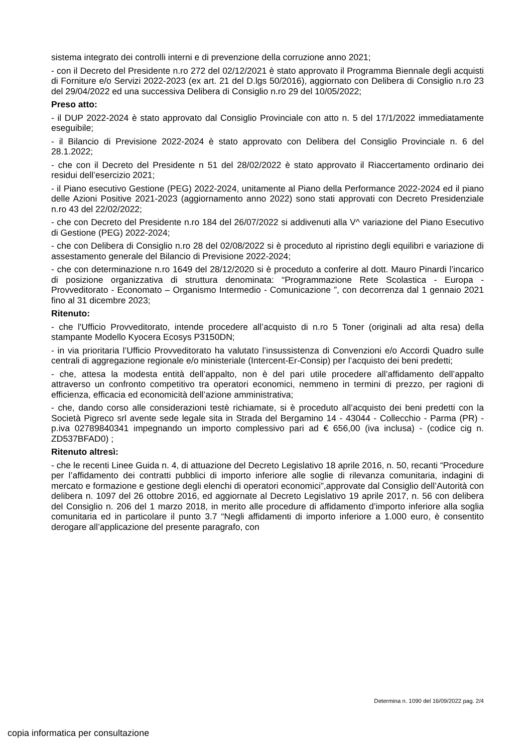sistema integrato dei controlli interni e di prevenzione della corruzione anno 2021;
- con il Decreto del Presidente n.ro 272 del 02/12/2021 è stato approvato il Programma Biennale degli acquisti di Forniture e/o Servizi 2022-2023 (ex art. 21 del D.lgs 50/2016), aggiornato con Delibera di Consiglio n.ro 23 del 29/04/2022 ed una successiva Delibera di Consiglio n.ro 29 del 10/05/2022;
Preso atto:
- il DUP 2022-2024 è stato approvato dal Consiglio Provinciale con atto n. 5 del 17/1/2022 immediatamente eseguibile;
- il Bilancio di Previsione 2022-2024 è stato approvato con Delibera del Consiglio Provinciale n. 6 del 28.1.2022;
- che con il Decreto del Presidente n 51 del 28/02/2022 è stato approvato il Riaccertamento ordinario dei residui dell’esercizio 2021;
- il Piano esecutivo Gestione (PEG) 2022-2024, unitamente al Piano della Performance 2022-2024 ed il piano delle Azioni Positive 2021-2023 (aggiornamento anno 2022) sono stati approvati con Decreto Presidenziale n.ro 43 del 22/02/2022;
- che con Decreto del Presidente n.ro 184 del 26/07/2022 si addivenuti alla V^ variazione del Piano Esecutivo di Gestione (PEG) 2022-2024;
- che con Delibera di Consiglio n.ro 28 del 02/08/2022 si è proceduto al ripristino degli equilibri e variazione di assestamento generale del Bilancio di Previsione 2022-2024;
- che con determinazione n.ro 1649 del 28/12/2020 si è proceduto a conferire al dott. Mauro Pinardi l’incarico di posizione organizzativa di struttura denominata: “Programmazione Rete Scolastica - Europa - Provveditorato - Economato – Organismo Intermedio - Comunicazione ”, con decorrenza dal 1 gennaio 2021 fino al 31 dicembre 2023;
Ritenuto:
- che l'Ufficio Provveditorato, intende procedere all’acquisto di n.ro 5 Toner (originali ad alta resa) della stampante Modello Kyocera Ecosys P3150DN;
- in via prioritaria l’Ufficio Provveditorato ha valutato l’insussistenza di Convenzioni e/o Accordi Quadro sulle centrali di aggregazione regionale e/o ministeriale (Intercent-Er-Consip) per l’acquisto dei beni predetti;
- che, attesa la modesta entità dell’appalto, non è del pari utile procedere all’affidamento dell’appalto attraverso un confronto competitivo tra operatori economici, nemmeno in termini di prezzo, per ragioni di efficienza, efficacia ed economicità dell’azione amministrativa;
- che, dando corso alle considerazioni testè richiamate, si è proceduto all’acquisto dei beni predetti con la Società Pigreco srl avente sede legale sita in Strada del Bergamino 14 - 43044 - Collecchio - Parma (PR) -p.iva 02789840341 impegnando un importo complessivo pari ad € 656,00 (iva inclusa) - (codice cig n. ZD537BFAD0) ;
Ritenuto altresì:
- che le recenti Linee Guida n. 4, di attuazione del Decreto Legislativo 18 aprile 2016, n. 50, recanti “Procedure per l’affidamento dei contratti pubblici di importo inferiore alle soglie di rilevanza comunitaria, indagini di mercato e formazione e gestione degli elenchi di operatori economici”,approvate dal Consiglio dell’Autorità con delibera n. 1097 del 26 ottobre 2016, ed aggiornate al Decreto Legislativo 19 aprile 2017, n. 56 con delibera del Consiglio n. 206 del 1 marzo 2018, in merito alle procedure di affidamento d’importo inferiore alla soglia comunitaria ed in particolare il punto 3.7 “Negli affidamenti di importo inferiore a 1.000 euro, è consentito derogare all’applicazione del presente paragrafo, con
Determina n. 1090 del 16/09/2022 pag. 2/4
copia informatica per consultazione